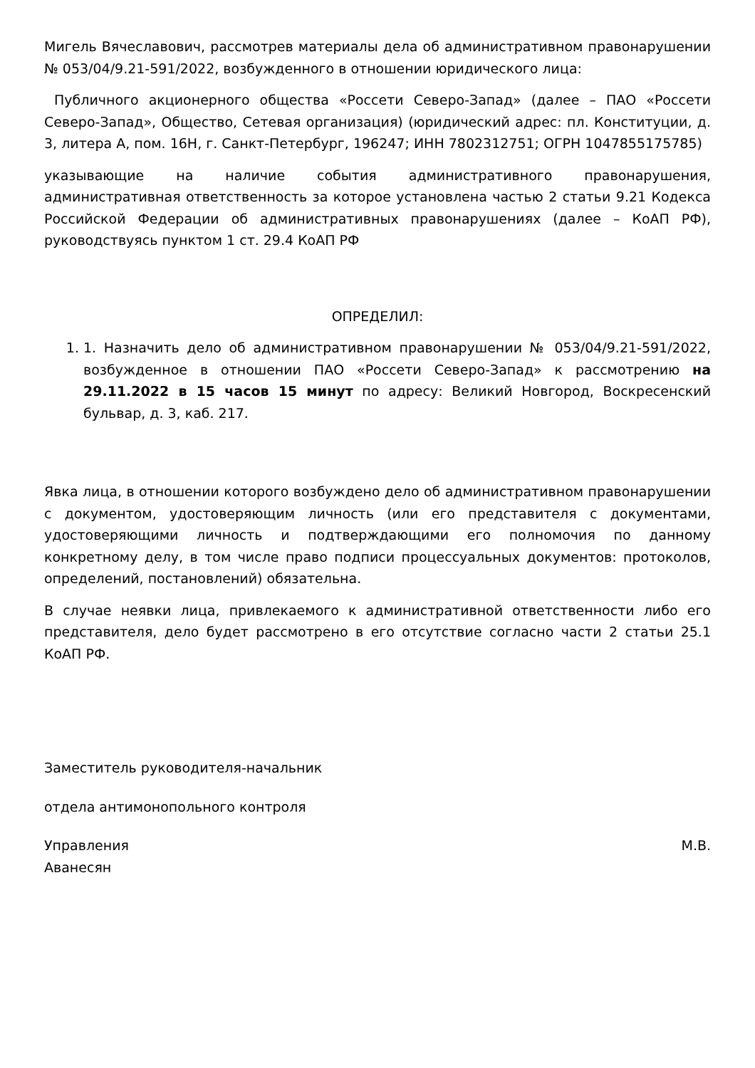Мигель Вячеславович, рассмотрев материалы дела об административном правонарушении № 053/04/9.21-591/2022, возбужденного в отношении юридического лица:
Публичного акционерного общества «Россети Северо-Запад» (далее – ПАО «Россети Северо-Запад», Общество, Сетевая организация) (юридический адрес: пл. Конституции, д. 3, литера А, пом. 16Н, г. Санкт-Петербург, 196247; ИНН 7802312751; ОГРН 1047855175785)
указывающие на наличие события административного правонарушения, административная ответственность за которое установлена частью 2 статьи 9.21 Кодекса Российской Федерации об административных правонарушениях (далее – КоАП РФ), руководствуясь пунктом 1 ст. 29.4 КоАП РФ
ОПРЕДЕЛИЛ:
1. 1. Назначить дело об административном правонарушении № 053/04/9.21-591/2022, возбужденное в отношении ПАО «Россети Северо-Запад» к рассмотрению на 29.11.2022 в 15 часов 15 минут по адресу: Великий Новгород, Воскресенский бульвар, д. 3, каб. 217.
Явка лица, в отношении которого возбуждено дело об административном правонарушении с документом, удостоверяющим личность (или его представителя с документами, удостоверяющими личность и подтверждающими его полномочия по данному конкретному делу, в том числе право подписи процессуальных документов: протоколов, определений, постановлений) обязательна.
В случае неявки лица, привлекаемого к административной ответственности либо его представителя, дело будет рассмотрено в его отсутствие согласно части 2 статьи 25.1 КоАП РФ.
Заместитель руководителя-начальник
отдела антимонопольного контроля
Управления М.В.
Аванесян